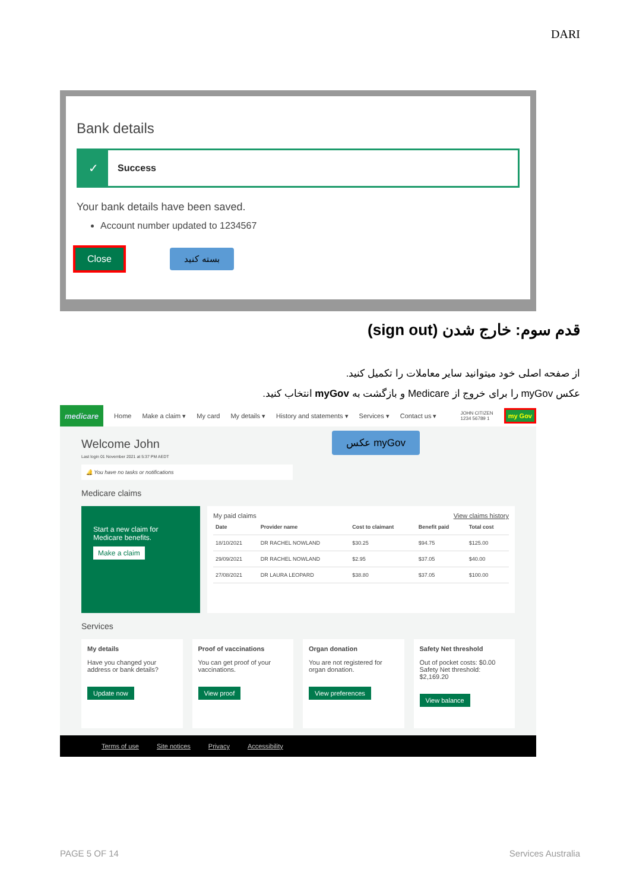DARI
Bank details
✓
Success
Your bank details have been saved.
Account number updated to 1234567
Close بسته کنید
قدم سوم: خارج شدن (sign out)
از صفحه اصلی خود میتوانید سایر معاملات را تکمیل کنید.
عکس myGov را برای خروج از Medicare و بازگشت به myGov انتخاب کنید.
medicare Home Make a claim ▾ My card My details ▾ History and statements ▾ Services ▾ Contact us ▾ JOHN CITIZEN
1234 56789 1 my Gov
Welcome John
Last login 01 November 2021 at 5:37 PM AEDT
عکس myGov
🔔 You have no tasks or notifications
Medicare claims
Start a new claim for Medicare benefits.
Make a claim
My paid claims View claims history
| Date | Provider name | Cost to claimant | Benefit paid | Total cost |
| --- | --- | --- | --- | --- |
| 18/10/2021 | DR RACHEL NOWLAND | $30.25 | $94.75 | $125.00 |
| 29/09/2021 | DR RACHEL NOWLAND | $2.95 | $37.05 | $40.00 |
| 27/08/2021 | DR LAURA LEOPARD | $38.80 | $37.05 | $100.00 |
Services
My details
Have you changed your address or bank details?
Update now
Proof of vaccinations
You can get proof of your vaccinations.
View proof
Organ donation
You are not registered for organ donation.
View preferences
Safety Net threshold
Out of pocket costs: $0.00
Safety Net threshold: $2,169.20
View balance
Terms of use Site notices Privacy Accessibility
PAGE 5 OF 14 Services Australia